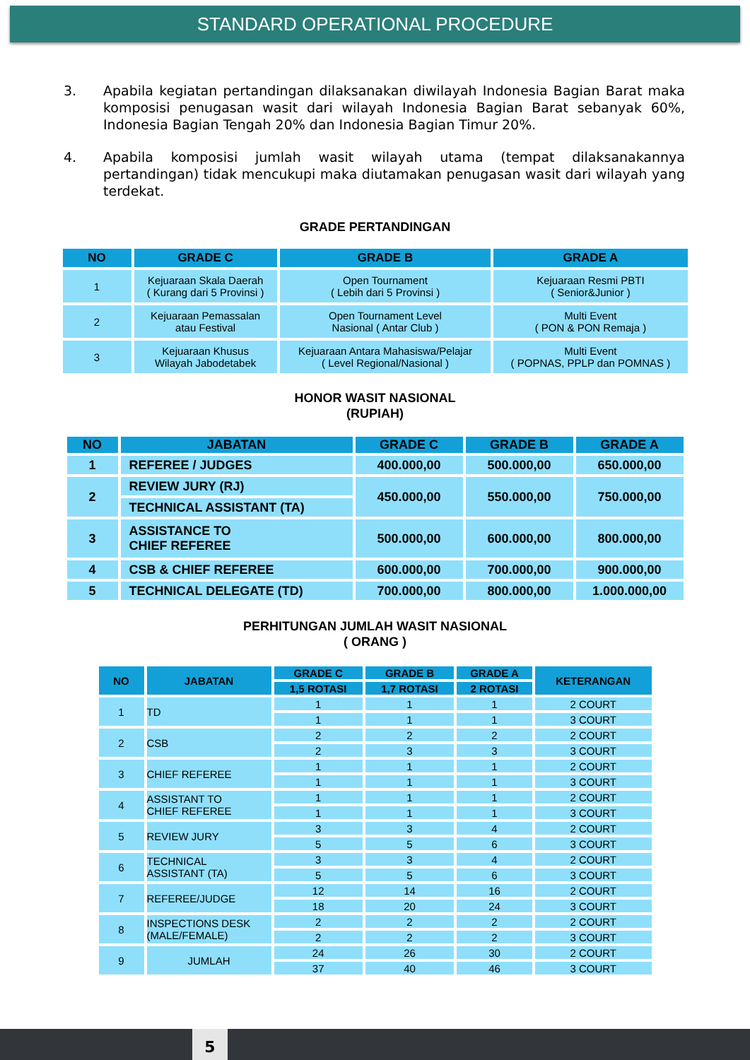STANDARD OPERATIONAL PROCEDURE
3. Apabila kegiatan pertandingan dilaksanakan diwilayah Indonesia Bagian Barat maka komposisi penugasan wasit dari wilayah Indonesia Bagian Barat sebanyak 60%, Indonesia Bagian Tengah 20% dan Indonesia Bagian Timur 20%.
4. Apabila komposisi jumlah wasit wilayah utama (tempat dilaksanakannya pertandingan) tidak mencukupi maka diutamakan penugasan wasit dari wilayah yang terdekat.
GRADE PERTANDINGAN
| NO | GRADE C | GRADE B | GRADE A |
| --- | --- | --- | --- |
| 1 | Kejuaraan Skala Daerah ( Kurang dari 5 Provinsi ) | Open Tournament ( Lebih dari 5 Provinsi ) | Kejuaraan Resmi PBTI ( Senior&Junior ) |
| 2 | Kejuaraan Pemassalan atau Festival | Open Tournament Level Nasional ( Antar Club ) | Multi Event ( PON & PON Remaja ) |
| 3 | Kejuaraan Khusus Wilayah Jabodetabek | Kejuaraan Antara Mahasiswa/Pelajar ( Level Regional/Nasional ) | Multi Event ( POPNAS, PPLP dan POMNAS ) |
HONOR WASIT NASIONAL
(RUPIAH)
| NO | JABATAN | GRADE C | GRADE B | GRADE A |
| --- | --- | --- | --- | --- |
| 1 | REFEREE / JUDGES | 400.000,00 | 500.000,00 | 650.000,00 |
| 2 | REVIEW JURY (RJ) | 450.000,00 | 550.000,00 | 750.000,00 |
| | TECHNICAL ASSISTANT (TA) | | | |
| 3 | ASSISTANCE TO CHIEF REFEREE | 500.000,00 | 600.000,00 | 800.000,00 |
| 4 | CSB & CHIEF REFEREE | 600.000,00 | 700.000,00 | 900.000,00 |
| 5 | TECHNICAL DELEGATE (TD) | 700.000,00 | 800.000,00 | 1.000.000,00 |
PERHITUNGAN JUMLAH WASIT NASIONAL
( ORANG )
| NO | JABATAN | GRADE C | GRADE B | GRADE A | KETERANGAN |
| --- | --- | --- | --- | --- | --- |
| | | 1,5 ROTASI | 1,7 ROTASI | 2 ROTASI | |
| 1 | TD | 1 | 1 | 1 | 2 COURT |
| | | 1 | 1 | 1 | 3 COURT |
| 2 | CSB | 2 | 2 | 2 | 2 COURT |
| | | 2 | 3 | 3 | 3 COURT |
| 3 | CHIEF REFEREE | 1 | 1 | 1 | 2 COURT |
| | | 1 | 1 | 1 | 3 COURT |
| 4 | ASSISTANT TO CHIEF REFEREE | 1 | 1 | 1 | 2 COURT |
| | | 1 | 1 | 1 | 3 COURT |
| 5 | REVIEW JURY | 3 | 3 | 4 | 2 COURT |
| | | 5 | 5 | 6 | 3 COURT |
| 6 | TECHNICAL ASSISTANT (TA) | 3 | 3 | 4 | 2 COURT |
| | | 5 | 5 | 6 | 3 COURT |
| 7 | REFEREE/JUDGE | 12 | 14 | 16 | 2 COURT |
| | | 18 | 20 | 24 | 3 COURT |
| 8 | INSPECTIONS DESK (MALE/FEMALE) | 2 | 2 | 2 | 2 COURT |
| | | 2 | 2 | 2 | 3 COURT |
| 9 | JUMLAH | 24 | 26 | 30 | 2 COURT |
| | | 37 | 40 | 46 | 3 COURT |
5